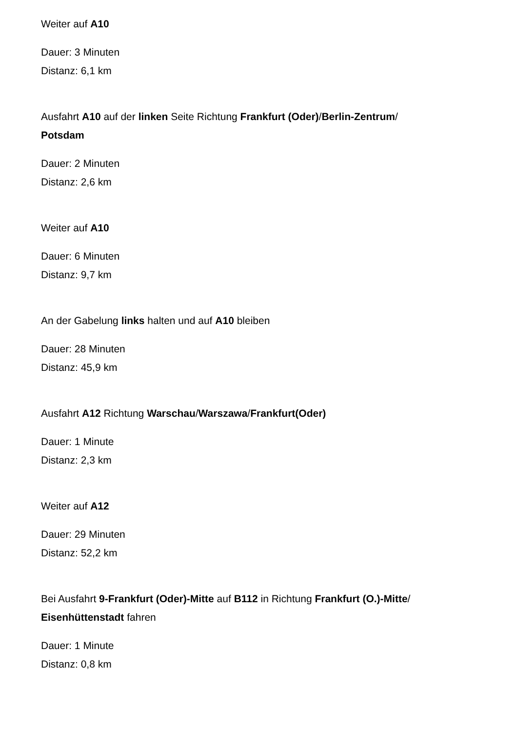Weiter auf A10
Dauer: 3 Minuten
Distanz: 6,1 km
Ausfahrt A10 auf der linken Seite Richtung Frankfurt (Oder)/Berlin-Zentrum/
Potsdam
Dauer: 2 Minuten
Distanz: 2,6 km
Weiter auf A10
Dauer: 6 Minuten
Distanz: 9,7 km
An der Gabelung links halten und auf A10 bleiben
Dauer: 28 Minuten
Distanz: 45,9 km
Ausfahrt A12 Richtung Warschau/Warszawa/Frankfurt(Oder)
Dauer: 1 Minute
Distanz: 2,3 km
Weiter auf A12
Dauer: 29 Minuten
Distanz: 52,2 km
Bei Ausfahrt 9-Frankfurt (Oder)-Mitte auf B112 in Richtung Frankfurt (O.)-Mitte/
Eisenhüttenstadt fahren
Dauer: 1 Minute
Distanz: 0,8 km